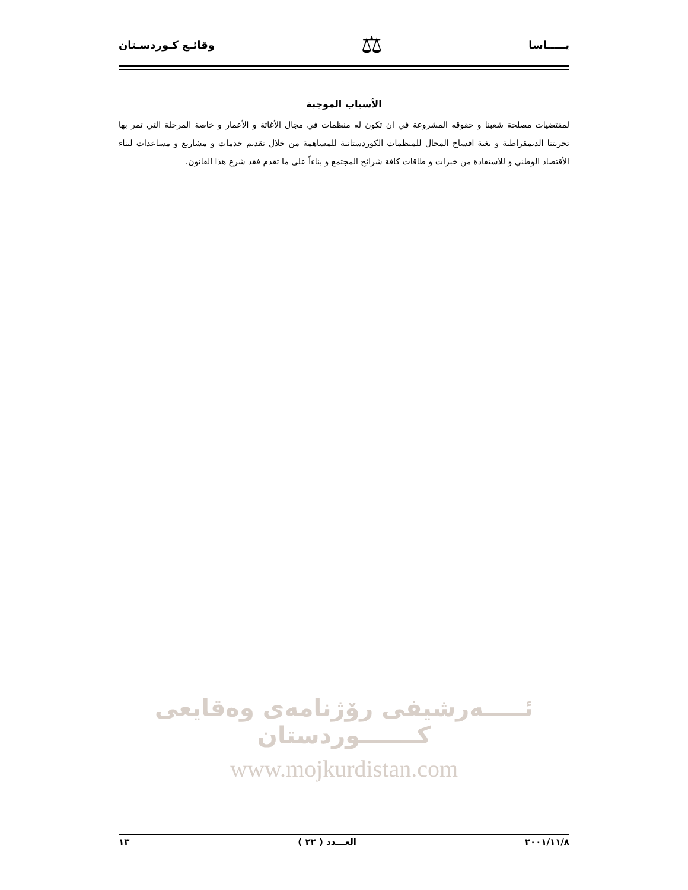يـــــاسا ⚖ وقائـع كـوردسـتان
الأسباب الموجبة
لمقتضيات مصلحة شعبنا و حقوقه المشروعة في ان تكون له منظمات في مجال الأغاثة و الأعمار و خاصة المرحلة التي تمر بها تجربتنا الديمقراطية و بغية افساح المجال للمنظمات الكوردستانية للمساهمة من خلال تقديم خدمات و مشاريع و مساعدات لبناء الأقتصاد الوطني و للاستفادة من خبرات و طاقات كافة شرائح المجتمع و بناءاً على ما تقدم فقد شرع هذا القانون.
ئـــــەرشيفی رۆژنامەی وەقايعی كـــــــوردستان
www.mojkurdistan.com
٢٠٠١/١١/٨ العـــدد ( ٢٢ ) ١٣